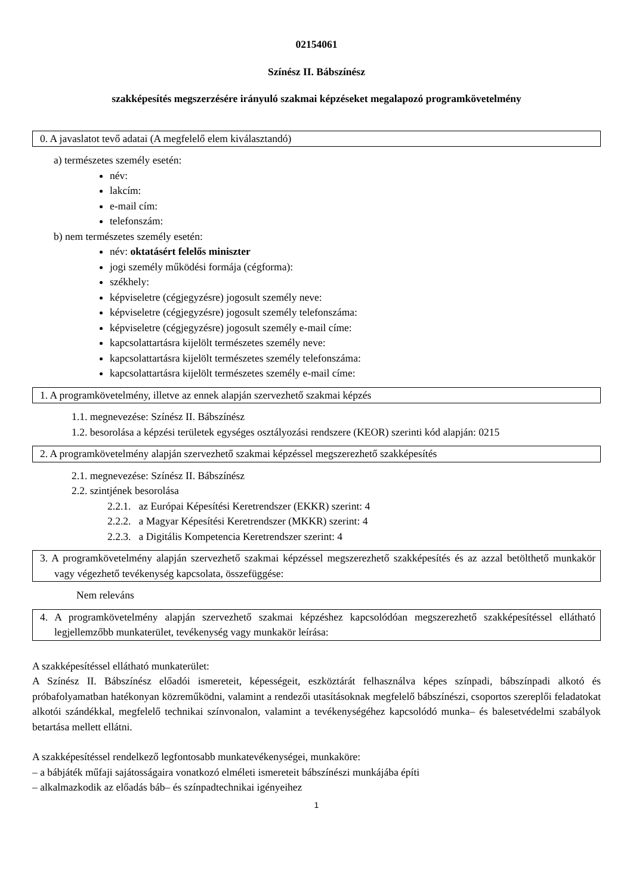02154061
Színész II. Bábszínész
szakképesítés megszerzésére irányuló szakmai képzéseket megalapozó programkövetelmény
0. A javaslatot tevő adatai (A megfelelő elem kiválasztandó)
a) természetes személy esetén:
név:
lakcím:
e-mail cím:
telefonszám:
b) nem természetes személy esetén:
név: oktatásért felelős miniszter
jogi személy működési formája (cégforma):
székhely:
képviseletre (cégjegyzésre) jogosult személy neve:
képviseletre (cégjegyzésre) jogosult személy telefonszáma:
képviseletre (cégjegyzésre) jogosult személy e-mail címe:
kapcsolattartásra kijelölt természetes személy neve:
kapcsolattartásra kijelölt természetes személy telefonszáma:
kapcsolattartásra kijelölt természetes személy e-mail címe:
1. A programkövetelmény, illetve az ennek alapján szervezhető szakmai képzés
1.1. megnevezése: Színész II. Bábszínész
1.2. besorolása a képzési területek egységes osztályozási rendszere (KEOR) szerinti kód alapján: 0215
2. A programkövetelmény alapján szervezhető szakmai képzéssel megszerezhető szakképesítés
2.1. megnevezése: Színész II. Bábszínész
2.2. szintjének besorolása
2.2.1. az Európai Képesítési Keretrendszer (EKKR) szerint: 4
2.2.2. a Magyar Képesítési Keretrendszer (MKKR) szerint: 4
2.2.3. a Digitális Kompetencia Keretrendszer szerint: 4
3. A programkövetelmény alapján szervezhető szakmai képzéssel megszerezhető szakképesítés és az azzal betölthető munkakör vagy végezhető tevékenység kapcsolata, összefüggése:
Nem releváns
4. A programkövetelmény alapján szervezhető szakmai képzéshez kapcsolódóan megszerezhető szakképesítéssel ellátható legjellemzőbb munkaterület, tevékenység vagy munkakör leírása:
A szakképesítéssel ellátható munkaterület:
A Színész II. Bábszínész előadói ismereteit, képességeit, eszköztárát felhasználva képes színpadi, bábszínpadi alkotó és próbafolyamatban hatékonyan közreműködni, valamint a rendezői utasításoknak megfelelő bábszínészi, csoportos szereplői feladatokat alkotói szándékkal, megfelelő technikai színvonalon, valamint a tevékenységéhez kapcsolódó munka– és balesetvédelmi szabályok betartása mellett ellátni.
A szakképesítéssel rendelkező legfontosabb munkatevékenységei, munkaköre:
– a bábjáték műfaji sajátosságaira vonatkozó elméleti ismereteit bábszínészi munkájába építi
– alkalmazkodik az előadás báb– és színpadtechnikai igényeihez
1